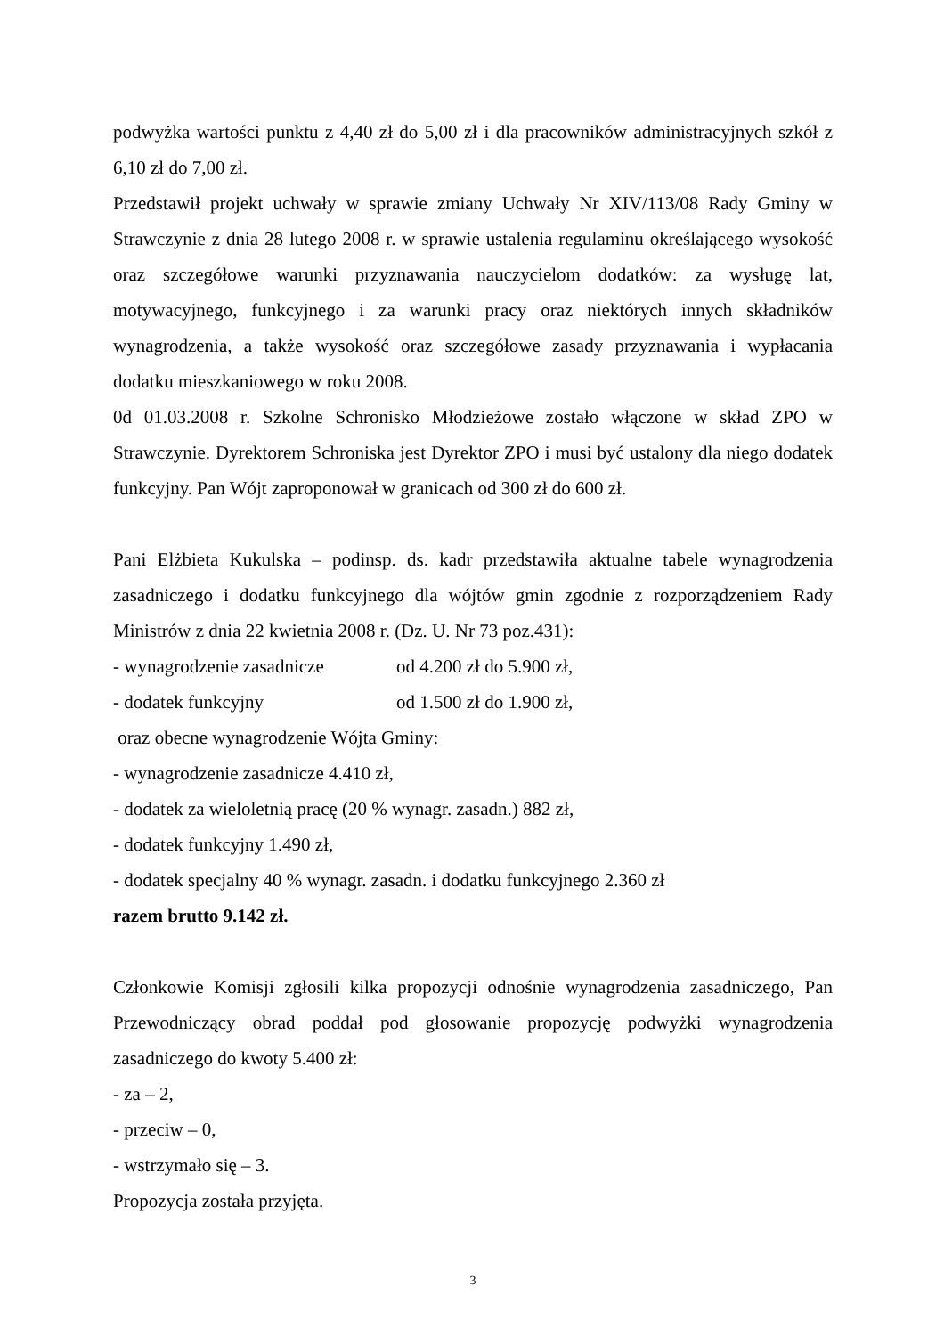podwyżka wartości punktu z 4,40 zł do 5,00 zł i dla pracowników administracyjnych szkół z 6,10 zł do 7,00 zł.
Przedstawił projekt uchwały w sprawie zmiany Uchwały Nr XIV/113/08 Rady Gminy w Strawczynie z dnia 28 lutego 2008 r. w sprawie ustalenia regulaminu określającego wysokość oraz szczegółowe warunki przyznawania nauczycielom dodatków: za wysługę lat, motywacyjnego, funkcyjnego i za warunki pracy oraz niektórych innych składników wynagrodzenia, a także wysokość oraz szczegółowe zasady przyznawania i wypłacania dodatku mieszkaniowego w roku 2008.
0d 01.03.2008 r. Szkolne Schronisko Młodzieżowe zostało włączone w skład ZPO w Strawczynie. Dyrektorem Schroniska jest Dyrektor ZPO i musi być ustalony dla niego dodatek funkcyjny. Pan Wójt zaproponował w granicach od 300 zł do 600 zł.
Pani Elżbieta Kukulska – podinsp. ds. kadr przedstawiła aktualne tabele wynagrodzenia zasadniczego i dodatku funkcyjnego dla wójtów gmin zgodnie z rozporządzeniem Rady Ministrów z dnia 22 kwietnia 2008 r. (Dz. U. Nr 73 poz.431):
- wynagrodzenie zasadnicze od 4.200 zł do 5.900 zł,
- dodatek funkcyjny od 1.500 zł do 1.900 zł,
oraz obecne wynagrodzenie Wójta Gminy:
- wynagrodzenie zasadnicze 4.410 zł,
- dodatek za wieloletnią pracę (20 % wynagr. zasadn.) 882 zł,
- dodatek funkcyjny 1.490 zł,
- dodatek specjalny 40 % wynagr. zasadn. i dodatku funkcyjnego 2.360 zł
razem brutto 9.142 zł.
Członkowie Komisji zgłosili kilka propozycji odnośnie wynagrodzenia zasadniczego, Pan Przewodniczący obrad poddał pod głosowanie propozycję podwyżki wynagrodzenia zasadniczego do kwoty 5.400 zł:
- za – 2,
- przeciw – 0,
- wstrzymało się – 3.
Propozycja została przyjęta.
3